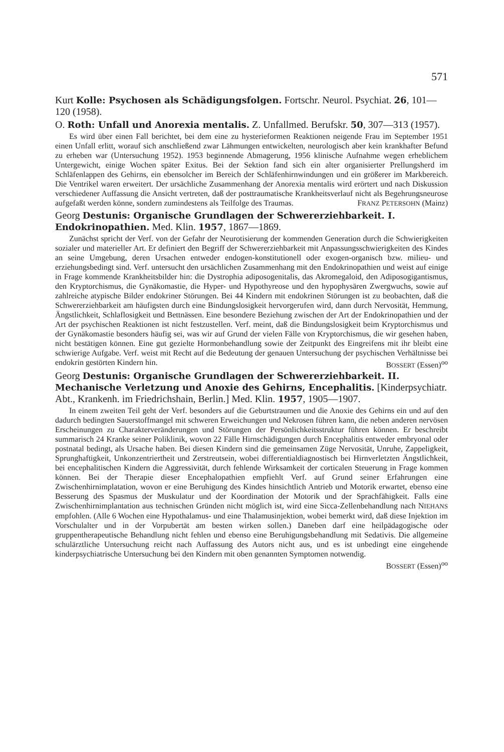571
Kurt Kolle: Psychosen als Schädigungsfolgen. Fortschr. Neurol. Psychiat. 26, 101—120 (1958).
O. Roth: Unfall und Anorexia mentalis. Z. Unfallmed. Berufskr. 50, 307—313 (1957).
Es wird über einen Fall berichtet, bei dem eine zu hysterieformen Reaktionen neigende Frau im September 1951 einen Unfall erlitt, worauf sich anschließend zwar Lähmungen entwickelten, neurologisch aber kein krankhafter Befund zu erheben war (Untersuchung 1952). 1953 beginnende Abmagerung, 1956 klinische Aufnahme wegen erheblichem Untergewicht, einige Wochen später Exitus. Bei der Sektion fand sich ein alter organisierter Prellungsherd im Schläfenlappen des Gehirns, ein ebensolcher im Bereich der Schläfenhirnwindungen und ein größerer im Markbereich. Die Ventrikel waren erweitert. Der ursächliche Zusammenhang der Anorexia mentalis wird erörtert und nach Diskussion verschiedener Auffassung die Ansicht vertreten, daß der posttraumatische Krankheitsverlauf nicht als Begehrungsneurose aufgefaßt werden könne, sondern zumindestens als Teilfolge des Traumas. FRANZ PETERSOHN (Mainz)
Georg Destunis: Organische Grundlagen der Schwererziehbarkeit. I. Endokrinopathien. Med. Klin. 1957, 1867—1869.
Zunächst spricht der Verf. von der Gefahr der Neurotisierung der kommenden Generation durch die Schwierigkeiten sozialer und materieller Art. Er definiert den Begriff der Schwererziehbarkeit mit Anpassungsschwierigkeiten des Kindes an seine Umgebung, deren Ursachen entweder endogen-konstitutionell oder exogen-organisch bzw. milieu- und erziehungsbedingt sind. Verf. untersucht den ursächlichen Zusammenhang mit den Endokrinopathien und weist auf einige in Frage kommende Krankheitsbilder hin: die Dystrophia adiposogenitalis, das Akromegaloid, den Adiposogigantismus, den Kryptorchismus, die Gynäkomastie, die Hyper- und Hypothyreose und den hypophysären Zwergwuchs, sowie auf zahlreiche atypische Bilder endokriner Störungen. Bei 44 Kindern mit endokrinen Störungen ist zu beobachten, daß die Schwererziehbarkeit am häufigsten durch eine Bindungslosigkeit hervorgerufen wird, dann durch Nervosität, Hemmung, Ängstlichkeit, Schlaflosigkeit und Bettnässen. Eine besondere Beziehung zwischen der Art der Endokrinopathien und der Art der psychischen Reaktionen ist nicht festzustellen. Verf. meint, daß die Bindungslosigkeit beim Kryptorchismus und der Gynäkomastie besonders häufig sei, was wir auf Grund der vielen Fälle von Kryptorchismus, die wir gesehen haben, nicht bestätigen können. Eine gut gezielte Hormonbehandlung sowie der Zeitpunkt des Eingreifens mit ihr bleibt eine schwierige Aufgabe. Verf. weist mit Recht auf die Bedeutung der genauen Untersuchung der psychischen Verhältnisse bei endokrin gestörten Kindern hin. BOSSERT (Essen)<sup>oo</sup>
Georg Destunis: Organische Grundlagen der Schwererziehbarkeit. II. Mechanische Verletzung und Anoxie des Gehirns, Encephalitis. [Kinderpsychiatr. Abt., Krankenh. im Friedrichshain, Berlin.] Med. Klin. 1957, 1905—1907.
In einem zweiten Teil geht der Verf. besonders auf die Geburtstraumen und die Anoxie des Gehirns ein und auf den dadurch bedingten Sauerstoffmangel mit schweren Erweichungen und Nekrosen führen kann, die neben anderen nervösen Erscheinungen zu Charakterveränderungen und Störungen der Persönlichkeitsstruktur führen können. Er beschreibt summarisch 24 Kranke seiner Poliklinik, wovon 22 Fälle Hirnschädigungen durch Encephalitis entweder embryonal oder postnatal bedingt, als Ursache haben. Bei diesen Kindern sind die gemeinsamen Züge Nervosität, Unruhe, Zappeligkeit, Sprunghaftigkeit, Unkonzentriertheit und Zerstreutsein, wobei differentialdiagnostisch bei Hirnverletzten Ängstlichkeit, bei encephalitischen Kindern die Aggressivität, durch fehlende Wirksamkeit der corticalen Steuerung in Frage kommen können. Bei der Therapie dieser Encephalopathien empfiehlt Verf. auf Grund seiner Erfahrungen eine Zwischenhirnimplatation, wovon er eine Beruhigung des Kindes hinsichtlich Antrieb und Motorik erwartet, ebenso eine Besserung des Spasmus der Muskulatur und der Koordination der Motorik und der Sprachfähigkeit. Falls eine Zwischenhirnimplantation aus technischen Gründen nicht möglich ist, wird eine Sicca-Zellenbehandlung nach NIEHANS empfohlen. (Alle 6 Wochen eine Hypothalamus- und eine Thalamusinjektion, wobei bemerkt wird, daß diese Injektion im Vorschulalter und in der Vorpubertät am besten wirken sollen.) Daneben darf eine heilpädagogische oder gruppentherapeutische Behandlung nicht fehlen und ebenso eine Beruhigungsbehandlung mit Sedativis. Die allgemeine schulärztliche Untersuchung reicht nach Auffassung des Autors nicht aus, und es ist unbedingt eine eingehende kinderpsychiatrische Untersuchung bei den Kindern mit oben genannten Symptomen notwendig.
BOSSERT (Essen)<sup>oo</sup>